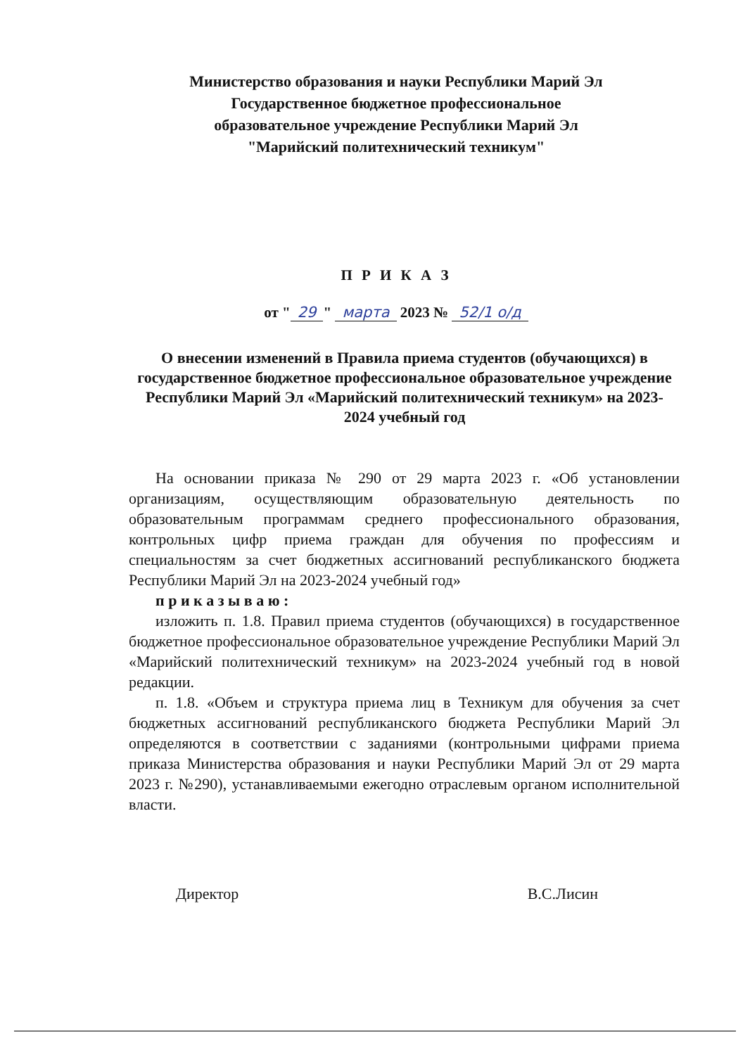Министерство образования и науки Республики Марий Эл
Государственное бюджетное профессиональное
образовательное учреждение Республики Марий Эл
"Марийский политехнический техникум"
П Р И К А З
от " 29 " марта 2023 № 52/1 о/д
О внесении изменений в Правила приема студентов (обучающихся) в государственное бюджетное профессиональное образовательное учреждение Республики Марий Эл «Марийский политехнический техникум» на 2023-2024 учебный год
На основании приказа № 290 от 29 марта 2023 г. «Об установлении организациям, осуществляющим образовательную деятельность по образовательным программам среднего профессионального образования, контрольных цифр приема граждан для обучения по профессиям и специальностям за счет бюджетных ассигнований республиканского бюджета Республики Марий Эл на 2023-2024 учебный год»
п р и к а з ы в а ю :
изложить п. 1.8. Правил приема студентов (обучающихся) в государственное бюджетное профессиональное образовательное учреждение Республики Марий Эл «Марийский политехнический техникум» на 2023-2024 учебный год в новой редакции.
п. 1.8. «Объем и структура приема лиц в Техникум для обучения за счет бюджетных ассигнований республиканского бюджета Республики Марий Эл определяются в соответствии с заданиями (контрольными цифрами приема приказа Министерства образования и науки Республики Марий Эл от 29 марта 2023 г. №290), устанавливаемыми ежегодно отраслевым органом исполнительной власти.
Директор В.С.Лисин